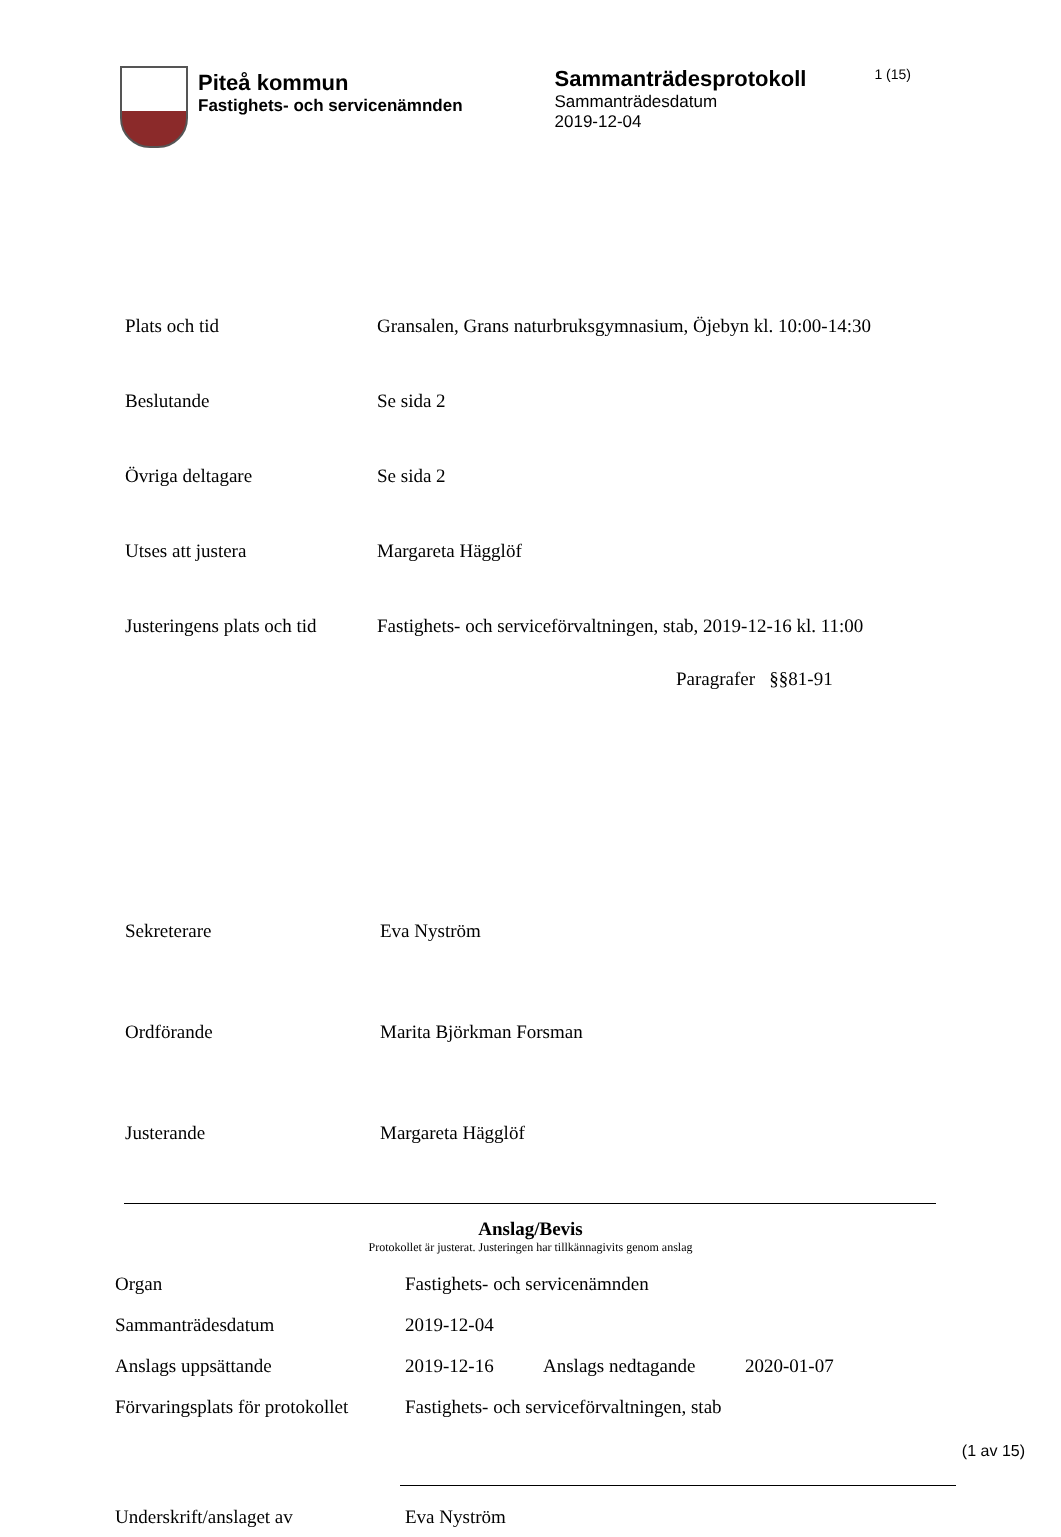Piteå kommun
Fastighets- och servicenämnden
Sammanträdesprotokoll
Sammanträdesdatum
2019-12-04
1 (15)
| Plats och tid | Gransalen, Grans naturbruksgymnasium, Öjebyn kl. 10:00-14:30 |
| Beslutande | Se sida 2 |
| Övriga deltagare | Se sida 2 |
| Utses att justera | Margareta Hägglöf |
| Justeringens plats och tid | Fastighets- och serviceförvaltningen, stab, 2019-12-16 kl. 11:00 |
Paragrafer §§81-91
| Sekreterare | Eva Nyström |
| Ordförande | Marita Björkman Forsman |
| Justerande | Margareta Hägglöf |
Anslag/Bevis
Protokollet är justerat. Justeringen har tillkännagivits genom anslag
| Organ | Fastighets- och servicenämnden | | |
| Sammanträdesdatum | 2019-12-04 | | |
| Anslags uppsättande | 2019-12-16 | Anslags nedtagande | 2020-01-07 |
| Förvaringsplats för protokollet | Fastighets- och serviceförvaltningen, stab | | |
| Underskrift/anslaget av | Eva Nyström |
(1 av 15)